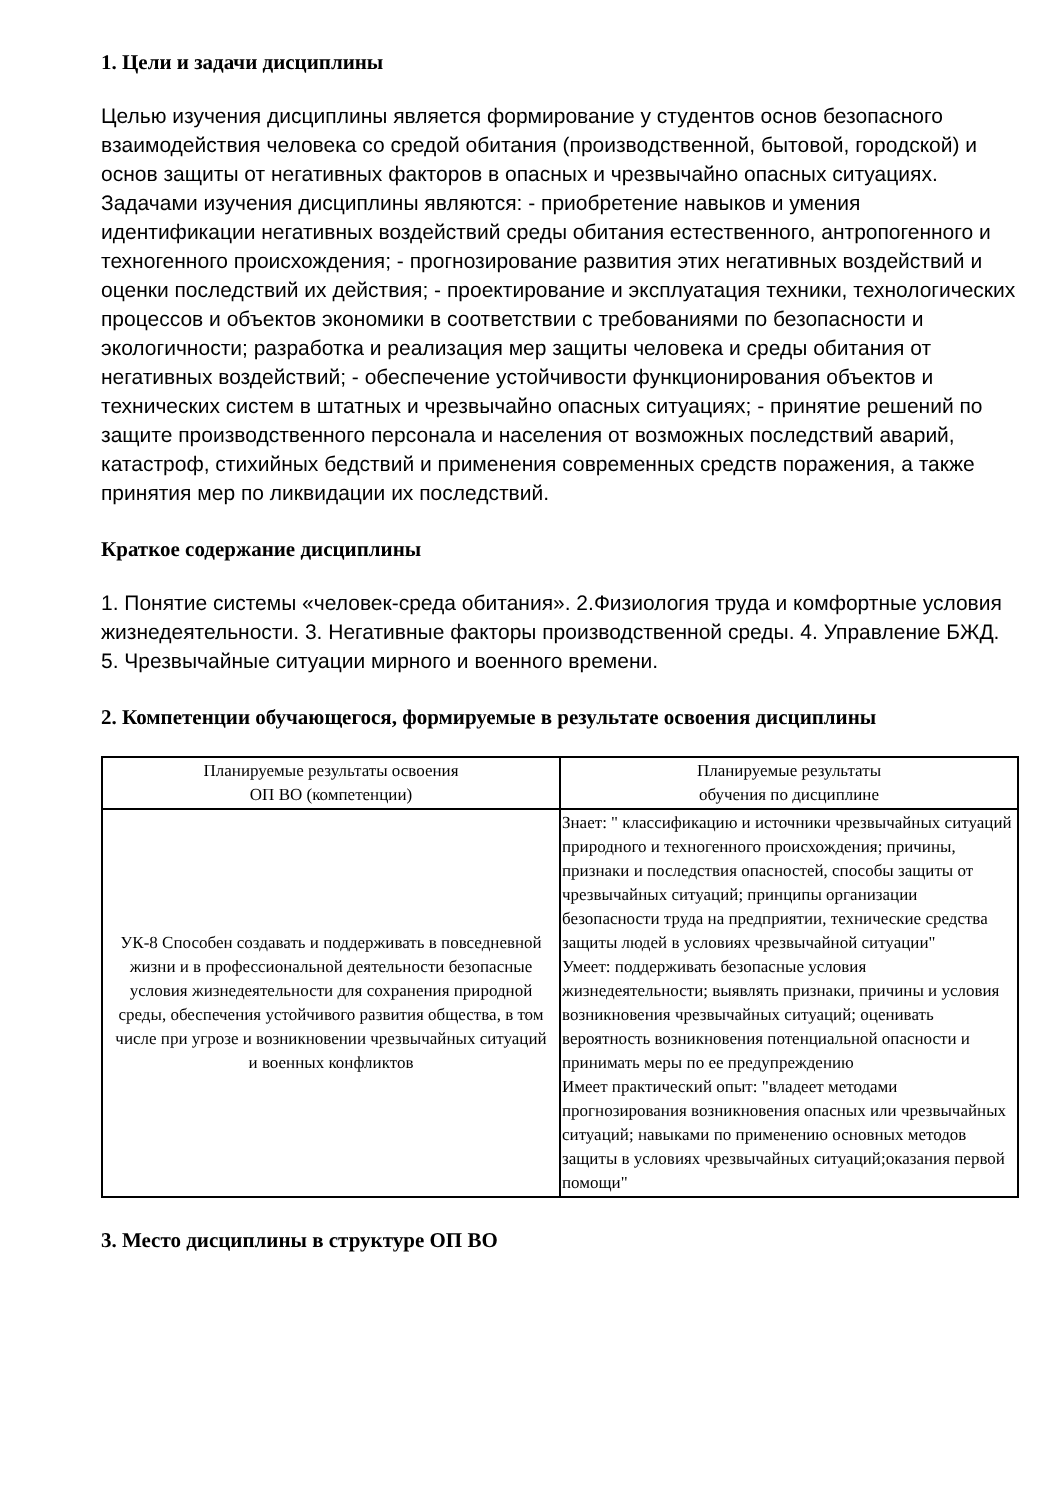1. Цели и задачи дисциплины
Целью изучения дисциплины является формирование у студентов основ безопасного взаимодействия человека со средой обитания (производственной, бытовой, городской) и основ защиты от негативных факторов в опасных и чрезвычайно опасных ситуациях. Задачами изучения дисциплины являются: - приобретение навыков и умения идентификации негативных воздействий среды обитания естественного, антропогенного и техногенного происхождения; - прогнозирование развития этих негативных воздействий и оценки последствий их действия; - проектирование и эксплуатация техники, технологических процессов и объектов экономики в соответствии с требованиями по безопасности и экологичности; разработка и реализация мер защиты человека и среды обитания от негативных воздействий; - обеспечение устойчивости функционирования объектов и технических систем в штатных и чрезвычайно опасных ситуациях; - принятие решений по защите производственного персонала и населения от возможных последствий аварий, катастроф, стихийных бедствий и применения современных средств поражения, а также принятия мер по ликвидации их последствий.
Краткое содержание дисциплины
1. Понятие системы «человек-среда обитания». 2.Физиология труда и комфортные условия жизнедеятельности. 3. Негативные факторы производственной среды. 4. Управление БЖД. 5. Чрезвычайные ситуации мирного и военного времени.
2. Компетенции обучающегося, формируемые в результате освоения дисциплины
| Планируемые результаты освоения ОП ВО (компетенции) | Планируемые результаты обучения по дисциплине |
| --- | --- |
| УК-8 Способен создавать и поддерживать в повседневной жизни и в профессиональной деятельности безопасные условия жизнедеятельности для сохранения природной среды, обеспечения устойчивого развития общества, в том числе при угрозе и возникновении чрезвычайных ситуаций и военных конфликтов | Знает: " классификацию и источники чрезвычайных ситуаций природного и техногенного происхождения; причины, признаки и последствия опасностей, способы защиты от чрезвычайных ситуаций; принципы организации безопасности труда на предприятии, технические средства защиты людей в условиях чрезвычайной ситуации" Умеет: поддерживать безопасные условия жизнедеятельности; выявлять признаки, причины и условия возникновения чрезвычайных ситуаций; оценивать вероятность возникновения потенциальной опасности и принимать меры по ее предупреждению Имеет практический опыт: "владеет методами прогнозирования возникновения опасных или чрезвычайных ситуаций; навыками по применению основных методов защиты в условиях чрезвычайных ситуаций;оказания первой помощи" |
3. Место дисциплины в структуре ОП ВО